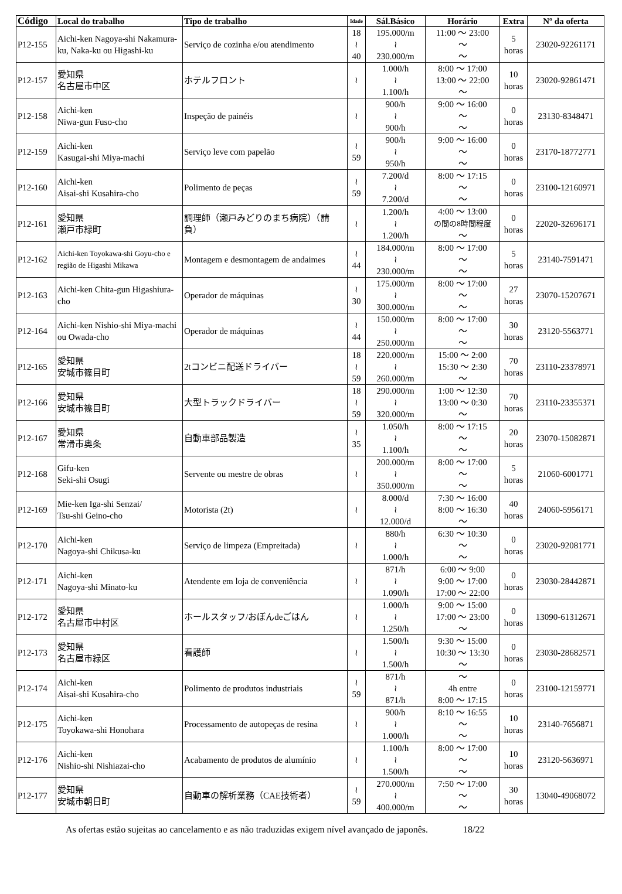| Código | Local do trabalho | Tipo de trabalho | Idade | Sál.Básico | Horário | Extra | Nº da oferta |
| --- | --- | --- | --- | --- | --- | --- | --- |
| P12-155 | Aichi-ken Nagoya-shi Nakamura-ku, Naka-ku ou Higashi-ku | Serviço de cozinha e/ou atendimento | 18 ≀ 40 | 195.000/m ≀ 230.000/m | 11:00 ～ 23:00 ～ ～ | 5 horas | 23020-92261171 |
| P12-157 | 愛知県 名古屋市中区 | ホテルフロント | ≀ | 1.000/h ≀ 1.100/h | 8:00 ～ 17:00 13:00 ～ 22:00 ～ | 10 horas | 23020-92861471 |
| P12-158 | Aichi-ken Niwa-gun Fuso-cho | Inspeção de painéis | ≀ | 900/h ≀ 900/h | 9:00 ～ 16:00 ～ ～ | 0 horas | 23130-8348471 |
| P12-159 | Aichi-ken Kasugai-shi Miya-machi | Serviço leve com papelão | ≀ 59 | 900/h ≀ 950/h | 9:00 ～ 16:00 ～ ～ | 0 horas | 23170-18772771 |
| P12-160 | Aichi-ken Aisai-shi Kusahira-cho | Polimento de peças | ≀ 59 | 7.200/d ≀ 7.200/d | 8:00 ～ 17:15 ～ ～ | 0 horas | 23100-12160971 |
| P12-161 | 愛知県 瀬戸市緑町 | 調理師（瀬戸みどりのまち病院）（請負） | ≀ | 1.200/h ≀ 1.200/h | 4:00 ～ 13:00 の間の8時間程度 ～ | 0 horas | 22020-32696171 |
| P12-162 | Aichi-ken Toyokawa-shi Goyu-cho e região de Higashi Mikawa | Montagem e desmontagem de andaimes | ≀ 44 | 184.000/m ≀ 230.000/m | 8:00 ～ 17:00 ～ ～ | 5 horas | 23140-7591471 |
| P12-163 | Aichi-ken Chita-gun Higashiura-cho | Operador de máquinas | ≀ 30 | 175.000/m ≀ 300.000/m | 8:00 ～ 17:00 ～ ～ | 27 horas | 23070-15207671 |
| P12-164 | Aichi-ken Nishio-shi Miya-machi ou Owada-cho | Operador de máquinas | ≀ 44 | 150.000/m ≀ 250.000/m | 8:00 ～ 17:00 ～ ～ | 30 horas | 23120-5563771 |
| P12-165 | 愛知県 安城市篠目町 | 2tコンビニ配送ドライバー | 18 ≀ 59 | 220.000/m ≀ 260.000/m | 15:00 ～ 2:00 15:30 ～ 2:30 ～ | 70 horas | 23110-23378971 |
| P12-166 | 愛知県 安城市篠目町 | 大型トラックドライバー | 18 ≀ 59 | 290.000/m ≀ 320.000/m | 1:00 ～ 12:30 13:00 ～ 0:30 ～ | 70 horas | 23110-23355371 |
| P12-167 | 愛知県 常滑市奥条 | 自動車部品製造 | ≀ 35 | 1.050/h ≀ 1.100/h | 8:00 ～ 17:15 ～ ～ | 20 horas | 23070-15082871 |
| P12-168 | Gifu-ken Seki-shi Osugi | Servente ou mestre de obras | ≀ | 200.000/m ≀ 350.000/m | 8:00 ～ 17:00 ～ ～ | 5 horas | 21060-6001771 |
| P12-169 | Mie-ken Iga-shi Senzai/ Tsu-shi Geino-cho | Motorista (2t) | ≀ | 8.000/d ≀ 12.000/d | 7:30 ～ 16:00 8:00 ～ 16:30 ～ | 40 horas | 24060-5956171 |
| P12-170 | Aichi-ken Nagoya-shi Chikusa-ku | Serviço de limpeza (Empreitada) | ≀ | 880/h ≀ 1.000/h | 6:30 ～ 10:30 ～ ～ | 0 horas | 23020-92081771 |
| P12-171 | Aichi-ken Nagoya-shi Minato-ku | Atendente em loja de conveniência | ≀ | 871/h ≀ 1.090/h | 6:00 ～ 9:00 9:00 ～ 17:00 17:00 ～ 22:00 | 0 horas | 23030-28442871 |
| P12-172 | 愛知県 名古屋市中村区 | ホールスタッフ/おぼんdeごはん | ≀ | 1.000/h ≀ 1.250/h | 9:00 ～ 15:00 17:00 ～ 23:00 ～ | 0 horas | 13090-61312671 |
| P12-173 | 愛知県 名古屋市緑区 | 看護師 | ≀ | 1.500/h ≀ 1.500/h | 9:30 ～ 15:00 10:30 ～ 13:30 ～ | 0 horas | 23030-28682571 |
| P12-174 | Aichi-ken Aisai-shi Kusahira-cho | Polimento de produtos industriais | ≀ 59 | 871/h ≀ 871/h | ～ 4h entre 8:00 ～ 17:15 | 0 horas | 23100-12159771 |
| P12-175 | Aichi-ken Toyokawa-shi Honohara | Processamento de autopeças de resina | ≀ | 900/h ≀ 1.000/h | 8:10 ～ 16:55 ～ ～ | 10 horas | 23140-7656871 |
| P12-176 | Aichi-ken Nishio-shi Nishiazai-cho | Acabamento de produtos de alumínio | ≀ | 1.100/h ≀ 1.500/h | 8:00 ～ 17:00 ～ ～ | 10 horas | 23120-5636971 |
| P12-177 | 愛知県 安城市朝日町 | 自動車の解析業務（CAE技術者） | ≀ 59 | 270.000/m ≀ 400.000/m | 7:50 ～ 17:00 ～ ～ | 30 horas | 13040-49068072 |
As ofertas estão sujeitas ao cancelamento e as não traduzidas exigem nível avançado de japonês. 18/22